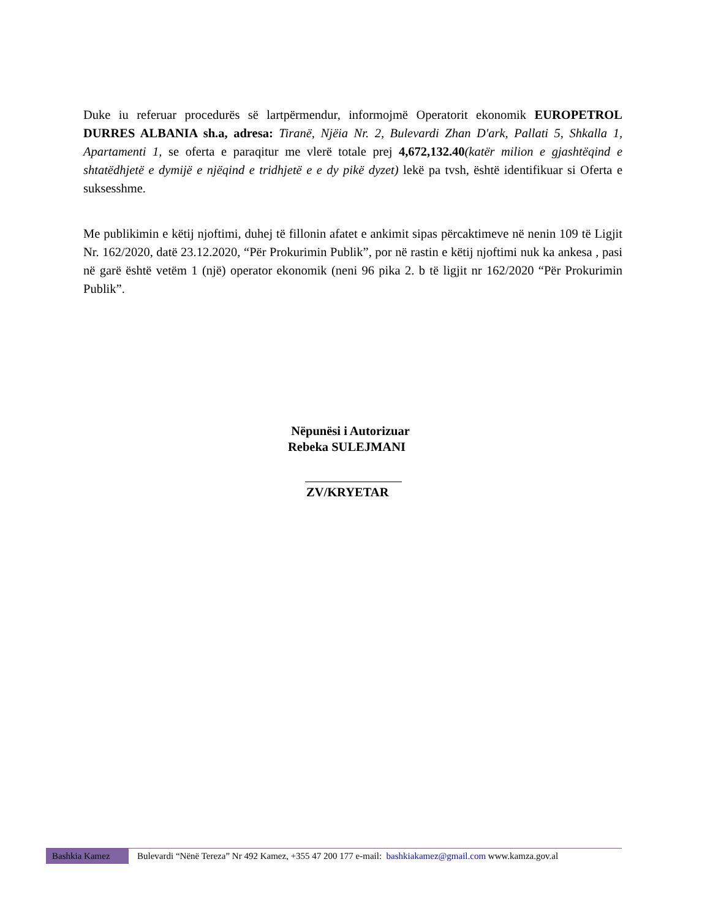Duke iu referuar procedurës së lartpërmendur, informojmë Operatorit ekonomik EUROPETROL DURRES ALBANIA sh.a, adresa: Tiranë, Njëia Nr. 2, Bulevardi Zhan D'ark, Pallati 5, Shkalla 1, Apartamenti 1, se oferta e paraqitur me vlerë totale prej 4,672,132.40(katër milion e gjashtëqind e shtatëdhjetë e dymijë e njëqind e tridhjetë e e dy pikë dyzet) lekë pa tvsh, është identifikuar si Oferta e suksesshme.
Me publikimin e këtij njoftimi, duhej të fillonin afatet e ankimit sipas përcaktimeve në nenin 109 të Ligjit Nr. 162/2020, datë 23.12.2020, “Për Prokurimin Publik”, por në rastin e këtij njoftimi nuk ka ankesa , pasi në garë është vetëm 1 (një) operator ekonomik (neni 96 pika 2. b të ligjit nr 162/2020 “Për Prokurimin Publik”.
Nëpunësi i Autorizuar
Rebeka SULEJMANI
ZV/KRYETAR
Bashkia Kamez Bulevardi “Nënë Tereza” Nr 492 Kamez, +355 47 200 177 e-mail: bashkiakamez@gmail.com www.kamza.gov.al